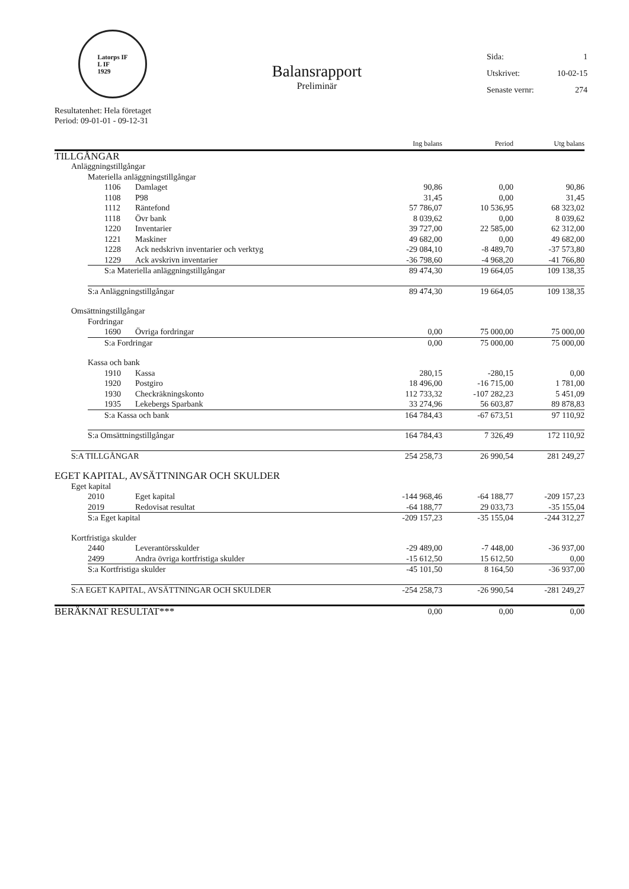Latorps IF
L IF
1929
Balansrapport
Preliminär
Sida: 1
Utskrivet: 10-02-15
Senaste vernr: 274
Resultatenhet: Hela företaget
Period: 09-01-01 - 09-12-31
| | | | | Ing balans | Period | Utg balans |
| --- | --- | --- | --- | --- | --- | --- |
| TILLGÅNGAR | | | | | | |
| | Anläggningstillgångar | | | | | |
| | | Materiella anläggningstillgångar | | | | |
| | | 1106 | Damlaget | 90,86 | 0,00 | 90,86 |
| | | 1108 | P98 | 31,45 | 0,00 | 31,45 |
| | | 1112 | Räntefond | 57 786,07 | 10 536,95 | 68 323,02 |
| | | 1118 | Övr bank | 8 039,62 | 0,00 | 8 039,62 |
| | | 1220 | Inventarier | 39 727,00 | 22 585,00 | 62 312,00 |
| | | 1221 | Maskiner | 49 682,00 | 0,00 | 49 682,00 |
| | | 1228 | Ack nedskrivn inventarier och verktyg | -29 084,10 | -8 489,70 | -37 573,80 |
| | | 1229 | Ack avskrivn inventarier | -36 798,60 | -4 968,20 | -41 766,80 |
| | | S:a Materiella anläggningstillgångar | | 89 474,30 | 19 664,05 | 109 138,35 |
| | | S:a Anläggningstillgångar | | 89 474,30 | 19 664,05 | 109 138,35 |
| | Omsättningstillgångar | | | | | |
| | | Fordringar | | | | |
| | | 1690 | Övriga fordringar | 0,00 | 75 000,00 | 75 000,00 |
| | | S:a Fordringar | | 0,00 | 75 000,00 | 75 000,00 |
| | | Kassa och bank | | | | |
| | | 1910 | Kassa | 280,15 | -280,15 | 0,00 |
| | | 1920 | Postgiro | 18 496,00 | -16 715,00 | 1 781,00 |
| | | 1930 | Checkräkningskonto | 112 733,32 | -107 282,23 | 5 451,09 |
| | | 1935 | Lekebergs Sparbank | 33 274,96 | 56 603,87 | 89 878,83 |
| | | S:a Kassa och bank | | 164 784,43 | -67 673,51 | 97 110,92 |
| | | S:a Omsättningstillgångar | | 164 784,43 | 7 326,49 | 172 110,92 |
| | S:A TILLGÅNGAR | | | 254 258,73 | 26 990,54 | 281 249,27 |
| EGET KAPITAL, AVSÄTTNINGAR OCH SKULDER | | | | | | |
| | Eget kapital | | | | | |
| | | 2010 | Eget kapital | -144 968,46 | -64 188,77 | -209 157,23 |
| | | 2019 | Redovisat resultat | -64 188,77 | 29 033,73 | -35 155,04 |
| | | S:a Eget kapital | | -209 157,23 | -35 155,04 | -244 312,27 |
| | Kortfristiga skulder | | | | | |
| | | 2440 | Leverantörsskulder | -29 489,00 | -7 448,00 | -36 937,00 |
| | | 2499 | Andra övriga kortfristiga skulder | -15 612,50 | 15 612,50 | 0,00 |
| | | S:a Kortfristiga skulder | | -45 101,50 | 8 164,50 | -36 937,00 |
| | S:A EGET KAPITAL, AVSÄTTNINGAR OCH SKULDER | | | -254 258,73 | -26 990,54 | -281 249,27 |
| BERÄKNAT RESULTAT*** | | | | 0,00 | 0,00 | 0,00 |